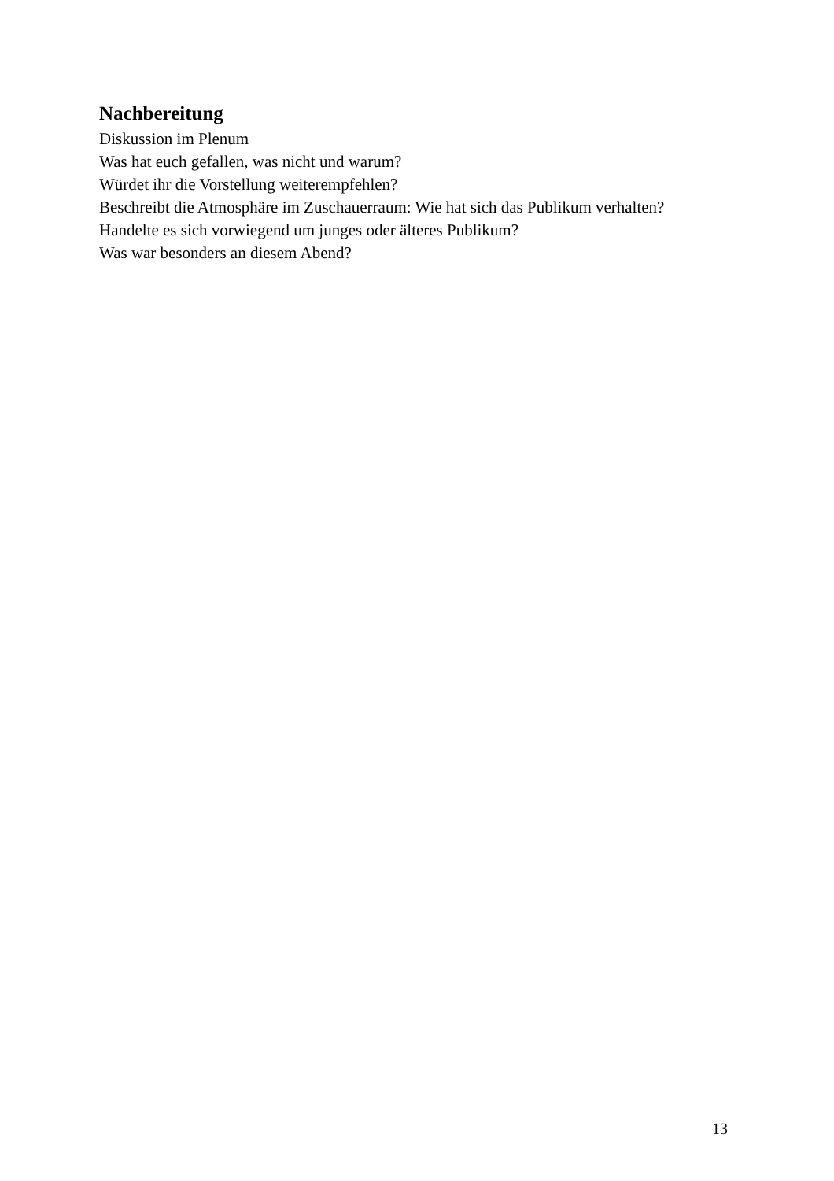Nachbereitung
Diskussion im Plenum
Was hat euch gefallen, was nicht und warum?
Würdet ihr die Vorstellung weiterempfehlen?
Beschreibt die Atmosphäre im Zuschauerraum: Wie hat sich das Publikum verhalten? Handelte es sich vorwiegend um junges oder älteres Publikum?
Was war besonders an diesem Abend?
13